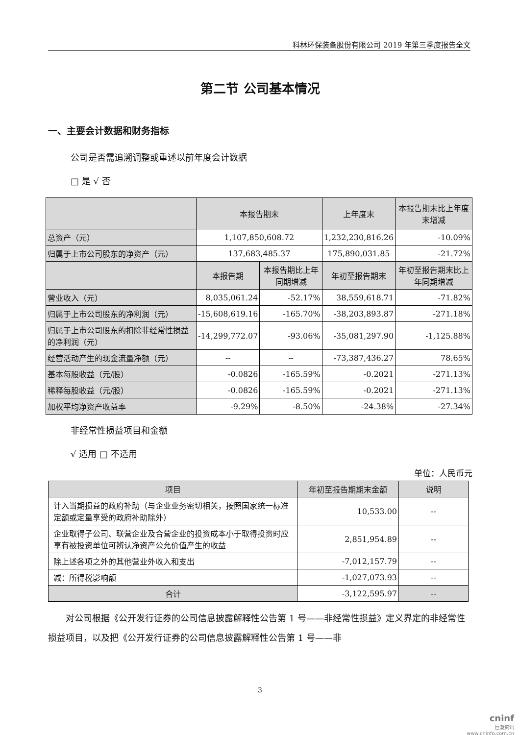科林环保装备股份有限公司 2019 年第三季度报告全文
第二节 公司基本情况
一、主要会计数据和财务指标
公司是否需追溯调整或重述以前年度会计数据
□ 是 √ 否
| | 本报告期末 | | 上年度末 | 本报告期末比上年度末增减 |
| 总资产（元） | 1,107,850,608.72 | | 1,232,230,816.26 | -10.09% |
| 归属于上市公司股东的净资产（元） | 137,683,485.37 | | 175,890,031.85 | -21.72% |
| | 本报告期 | 本报告期比上年同期增减 | 年初至报告期末 | 年初至报告期末比上年同期增减 |
| 营业收入（元） | 8,035,061.24 | -52.17% | 38,559,618.71 | -71.82% |
| 归属于上市公司股东的净利润（元） | -15,608,619.16 | -165.70% | -38,203,893.87 | -271.18% |
| 归属于上市公司股东的扣除非经常性损益的净利润（元） | -14,299,772.07 | -93.06% | -35,081,297.90 | -1,125.88% |
| 经营活动产生的现金流量净额（元） | -- | -- | -73,387,436.27 | 78.65% |
| 基本每股收益（元/股） | -0.0826 | -165.59% | -0.2021 | -271.13% |
| 稀释每股收益（元/股） | -0.0826 | -165.59% | -0.2021 | -271.13% |
| 加权平均净资产收益率 | -9.29% | -8.50% | -24.38% | -27.34% |
非经常性损益项目和金额
√ 适用 □ 不适用
单位：人民币元
| 项目 | 年初至报告期期末金额 | 说明 |
| 计入当期损益的政府补助（与企业业务密切相关，按照国家统一标准定额或定量享受的政府补助除外） | 10,533.00 | -- |
| 企业取得子公司、联营企业及合营企业的投资成本小于取得投资时应享有被投资单位可辨认净资产公允价值产生的收益 | 2,851,954.89 | -- |
| 除上述各项之外的其他营业外收入和支出 | -7,012,157.79 | -- |
| 减：所得税影响额 | -1,027,073.93 | -- |
| 合计 | -3,122,595.97 | -- |
对公司根据《公开发行证券的公司信息披露解释性公告第 1 号——非经常性损益》定义界定的非经常性损益项目，以及把《公开发行证券的公司信息披露解释性公告第 1 号——非
3
cninf
巨潮资讯
www.cninfo.com.cn